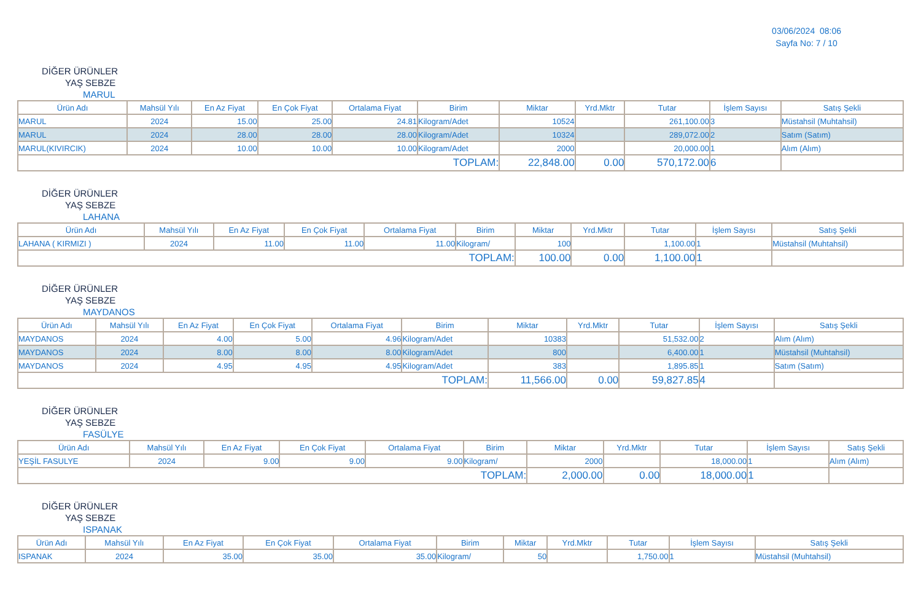03/06/2024 08:06
Sayfa No: 7 / 10
DİĞER ÜRÜNLER
YAŞ SEBZE
MARUL
| Ürün Adı | Mahsül Yılı | En Az Fiyat | En Çok Fiyat | Ortalama Fiyat | Birim | Miktar | Yrd.Mktr | Tutar | İşlem Sayısı | Satış Şekli |
| --- | --- | --- | --- | --- | --- | --- | --- | --- | --- | --- |
| MARUL | 2024 | 15.00 | 25.00 | 24.81 | Kilogram/Adet | 10524 | | 261,100.00 | 3 | Müstahsil (Muhtahsil) |
| MARUL | 2024 | 28.00 | 28.00 | 28.00 | Kilogram/Adet | 10324 | | 289,072.00 | 2 | Satım (Satım) |
| MARUL(KIVIRCIK) | 2024 | 10.00 | 10.00 | 10.00 | Kilogram/Adet | 2000 | | 20,000.00 | 1 | Alım (Alım) |
| TOPLAM: | | | | | | 22,848.00 | 0.00 | 570,172.00 | 6 | |
DİĞER ÜRÜNLER
YAŞ SEBZE
LAHANA
| Ürün Adı | Mahsül Yılı | En Az Fiyat | En Çok Fiyat | Ortalama Fiyat | Birim | Miktar | Yrd.Mktr | Tutar | İşlem Sayısı | Satış Şekli |
| --- | --- | --- | --- | --- | --- | --- | --- | --- | --- | --- |
| LAHANA ( KIRMIZI ) | 2024 | 11.00 | 11.00 | 11.00 | Kilogram/ | 100 | | 1,100.00 | 1 | Müstahsil (Muhtahsil) |
| TOPLAM: | | | | | | 100.00 | 0.00 | 1,100.00 | 1 | |
DİĞER ÜRÜNLER
YAŞ SEBZE
MAYDANOS
| Ürün Adı | Mahsül Yılı | En Az Fiyat | En Çok Fiyat | Ortalama Fiyat | Birim | Miktar | Yrd.Mktr | Tutar | İşlem Sayısı | Satış Şekli |
| --- | --- | --- | --- | --- | --- | --- | --- | --- | --- | --- |
| MAYDANOS | 2024 | 4.00 | 5.00 | 4.96 | Kilogram/Adet | 10383 | | 51,532.00 | 2 | Alım (Alım) |
| MAYDANOS | 2024 | 8.00 | 8.00 | 8.00 | Kilogram/Adet | 800 | | 6,400.00 | 1 | Müstahsil (Muhtahsil) |
| MAYDANOS | 2024 | 4.95 | 4.95 | 4.95 | Kilogram/Adet | 383 | | 1,895.85 | 1 | Satım (Satım) |
| TOPLAM: | | | | | | 11,566.00 | 0.00 | 59,827.85 | 4 | |
DİĞER ÜRÜNLER
YAŞ SEBZE
FASÜLYE
| Ürün Adı | Mahsül Yılı | En Az Fiyat | En Çok Fiyat | Ortalama Fiyat | Birim | Miktar | Yrd.Mktr | Tutar | İşlem Sayısı | Satış Şekli |
| --- | --- | --- | --- | --- | --- | --- | --- | --- | --- | --- |
| YEŞİL FASULYE | 2024 | 9.00 | 9.00 | 9.00 | Kilogram/ | 2000 | | 18,000.00 | 1 | Alım (Alım) |
| TOPLAM: | | | | | | 2,000.00 | 0.00 | 18,000.00 | 1 | |
DİĞER ÜRÜNLER
YAŞ SEBZE
ISPANAK
| Ürün Adı | Mahsül Yılı | En Az Fiyat | En Çok Fiyat | Ortalama Fiyat | Birim | Miktar | Yrd.Mktr | Tutar | İşlem Sayısı | Satış Şekli |
| --- | --- | --- | --- | --- | --- | --- | --- | --- | --- | --- |
| ISPANAK | 2024 | 35.00 | 35.00 | 35.00 | Kilogram/ | 50 | | 1,750.00 | 1 | Müstahsil (Muhtahsil) |